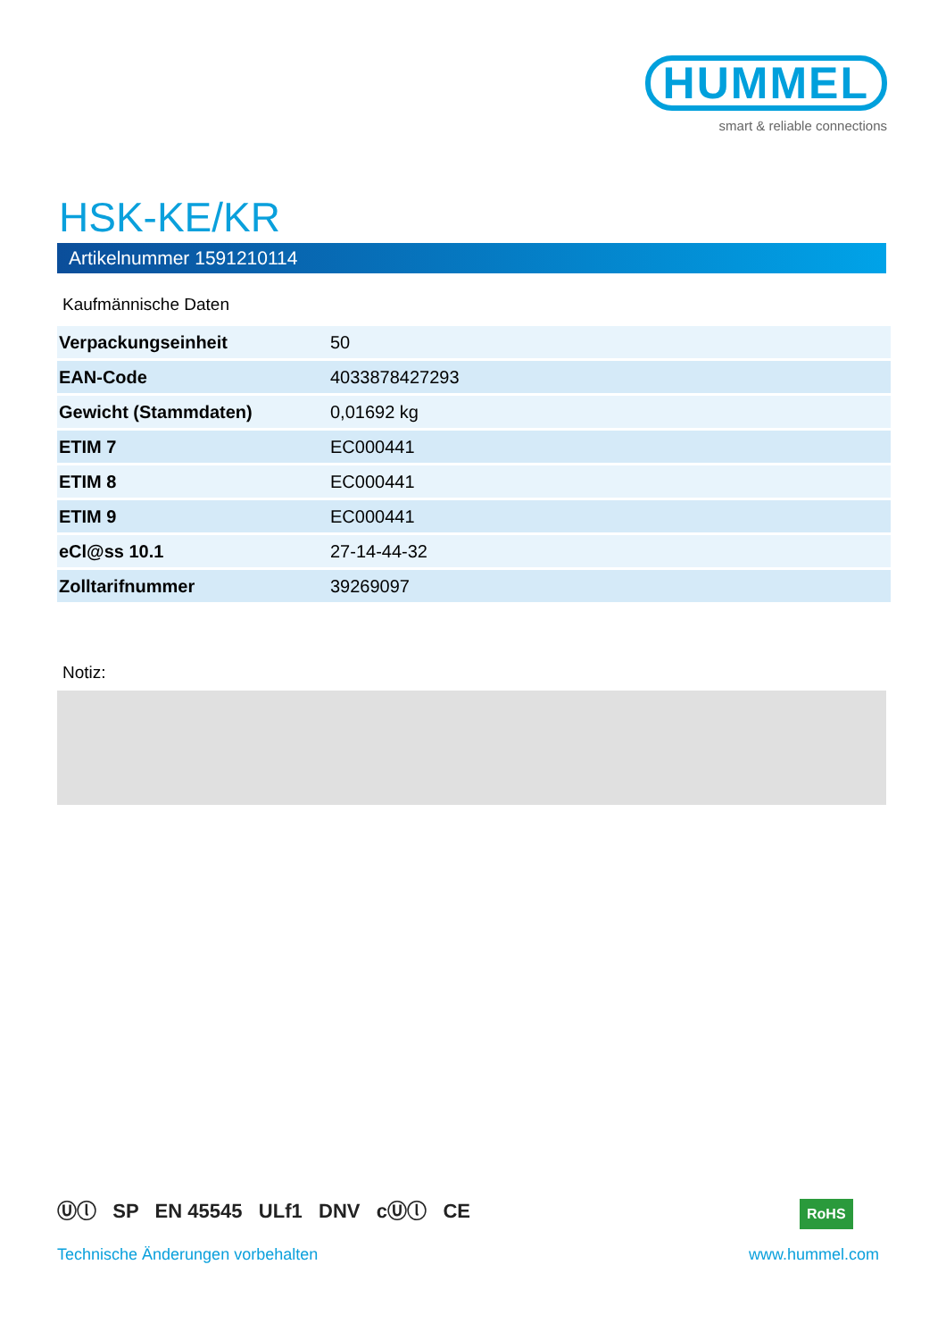HUMMEL
smart & reliable connections
HSK-KE/KR
Artikelnummer 1591210114
Kaufmännische Daten
| Verpackungseinheit | 50 |
| EAN-Code | 4033878427293 |
| Gewicht (Stammdaten) | 0,01692 kg |
| ETIM 7 | EC000441 |
| ETIM 8 | EC000441 |
| ETIM 9 | EC000441 |
| eCl@ss 10.1 | 27-14-44-32 |
| Zolltarifnummer | 39269097 |
Notiz:
Ⓤⓛ SP EN 45545 ULf1 DNV cⓊⓛ CE
RoHS
Technische Änderungen vorbehalten
www.hummel.com